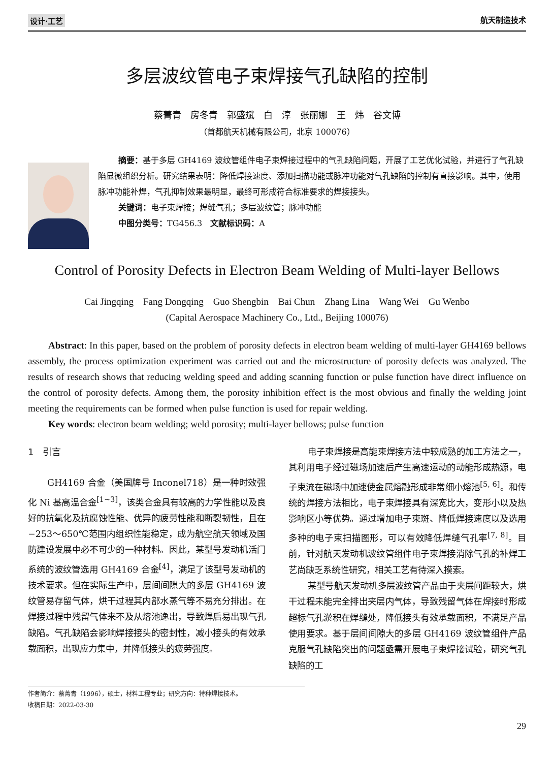设计·工艺 航天制造技术
多层波纹管电子束焊接气孔缺陷的控制
蔡菁青　房冬青　郭盛斌　白　淳　张丽娜　王　炜　谷文博
（首都航天机械有限公司，北京 100076）
摘要：基于多层 GH4169 波纹管组件电子束焊接过程中的气孔缺陷问题，开展了工艺优化试验，并进行了气孔缺陷显微组织分析。研究结果表明：降低焊接速度、添加扫描功能或脉冲功能对气孔缺陷的控制有直接影响。其中，使用脉冲功能补焊，气孔抑制效果最明显，最终可形成符合标准要求的焊接接头。
关键词：电子束焊接；焊缝气孔；多层波纹管；脉冲功能
中图分类号：TG456.3　文献标识码：A
Control of Porosity Defects in Electron Beam Welding of Multi-layer Bellows
Cai Jingqing　Fang Dongqing　Guo Shengbin　Bai Chun　Zhang Lina　Wang Wei　Gu Wenbo
(Capital Aerospace Machinery Co., Ltd., Beijing 100076)
Abstract: In this paper, based on the problem of porosity defects in electron beam welding of multi-layer GH4169 bellows assembly, the process optimization experiment was carried out and the microstructure of porosity defects was analyzed. The results of research shows that reducing welding speed and adding scanning function or pulse function have direct influence on the control of porosity defects. Among them, the porosity inhibition effect is the most obvious and finally the welding joint meeting the requirements can be formed when pulse function is used for repair welding.
Key words: electron beam welding; weld porosity; multi-layer bellows; pulse function
1　引言
GH4169 合金（美国牌号 Inconel718）是一种时效强化 Ni 基高温合金<sup>[1~3]</sup>，该类合金具有较高的力学性能以及良好的抗氧化及抗腐蚀性能、优异的疲劳性能和断裂韧性，且在−253～650℃范围内组织性能稳定，成为航空航天领域及国防建设发展中必不可少的一种材料。因此，某型号发动机活门系统的波纹管选用 GH4169 合金<sup>[4]</sup>，满足了该型号发动机的技术要求。但在实际生产中，层间间隙大的多层 GH4169 波纹管易存留气体，烘干过程其内部水蒸气等不易充分排出。在焊接过程中残留气体来不及从熔池逸出，导致焊后易出现气孔缺陷。气孔缺陷会影响焊接接头的密封性，减小接头的有效承载面积，出现应力集中，并降低接头的疲劳强度。
电子束焊接是高能束焊接方法中较成熟的加工方法之一，其利用电子经过磁场加速后产生高速运动的动能形成热源，电子束流在磁场中加速使金属熔融形成非常细小熔池<sup>[5, 6]</sup>。和传统的焊接方法相比，电子束焊接具有深宽比大，变形小以及热影响区小等优势。通过增加电子束斑、降低焊接速度以及选用多种的电子束扫描图形，可以有效降低焊缝气孔率<sup>[7, 8]</sup>。目前，针对航天发动机波纹管组件电子束焊接消除气孔的补焊工艺尚缺乏系统性研究，相关工艺有待深入摸索。
某型号航天发动机多层波纹管产品由于夹层间距较大，烘干过程未能完全排出夹层内气体，导致残留气体在焊接时形成超标气孔淤积在焊缝处，降低接头有效承载面积，不满足产品使用要求。基于层间间隙大的多层 GH4169 波纹管组件产品克服气孔缺陷突出的问题亟需开展电子束焊接试验，研究气孔缺陷的工
作者简介：蔡菁青（1996），硕士，材料工程专业；研究方向：特种焊接技术。
收稿日期：2022-03-30
29